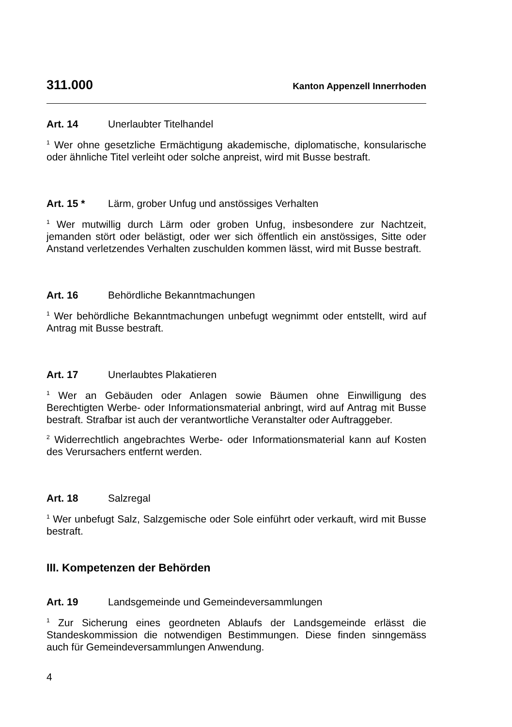311.000 Kanton Appenzell Innerrhoden
Art. 14 Unerlaubter Titelhandel
<sup>1</sup> Wer ohne gesetzliche Ermächtigung akademische, diplomatische, konsularische oder ähnliche Titel verleiht oder solche anpreist, wird mit Busse bestraft.
Art. 15 * Lärm, grober Unfug und anstössiges Verhalten
<sup>1</sup> Wer mutwillig durch Lärm oder groben Unfug, insbesondere zur Nachtzeit, jemanden stört oder belästigt, oder wer sich öffentlich ein anstössiges, Sitte oder Anstand verletzendes Verhalten zuschulden kommen lässt, wird mit Busse bestraft.
Art. 16 Behördliche Bekanntmachungen
<sup>1</sup> Wer behördliche Bekanntmachungen unbefugt wegnimmt oder entstellt, wird auf Antrag mit Busse bestraft.
Art. 17 Unerlaubtes Plakatieren
<sup>1</sup> Wer an Gebäuden oder Anlagen sowie Bäumen ohne Einwilligung des Berechtigten Werbe- oder Informationsmaterial anbringt, wird auf Antrag mit Busse bestraft. Strafbar ist auch der verantwortliche Veranstalter oder Auftraggeber.
<sup>2</sup> Widerrechtlich angebrachtes Werbe- oder Informationsmaterial kann auf Kosten des Verursachers entfernt werden.
Art. 18 Salzregal
<sup>1</sup> Wer unbefugt Salz, Salzgemische oder Sole einführt oder verkauft, wird mit Busse bestraft.
III. Kompetenzen der Behörden
Art. 19 Landsgemeinde und Gemeindeversammlungen
<sup>1</sup> Zur Sicherung eines geordneten Ablaufs der Landsgemeinde erlässt die Standeskommission die notwendigen Bestimmungen. Diese finden sinngemäss auch für Gemeindeversammlungen Anwendung.
4